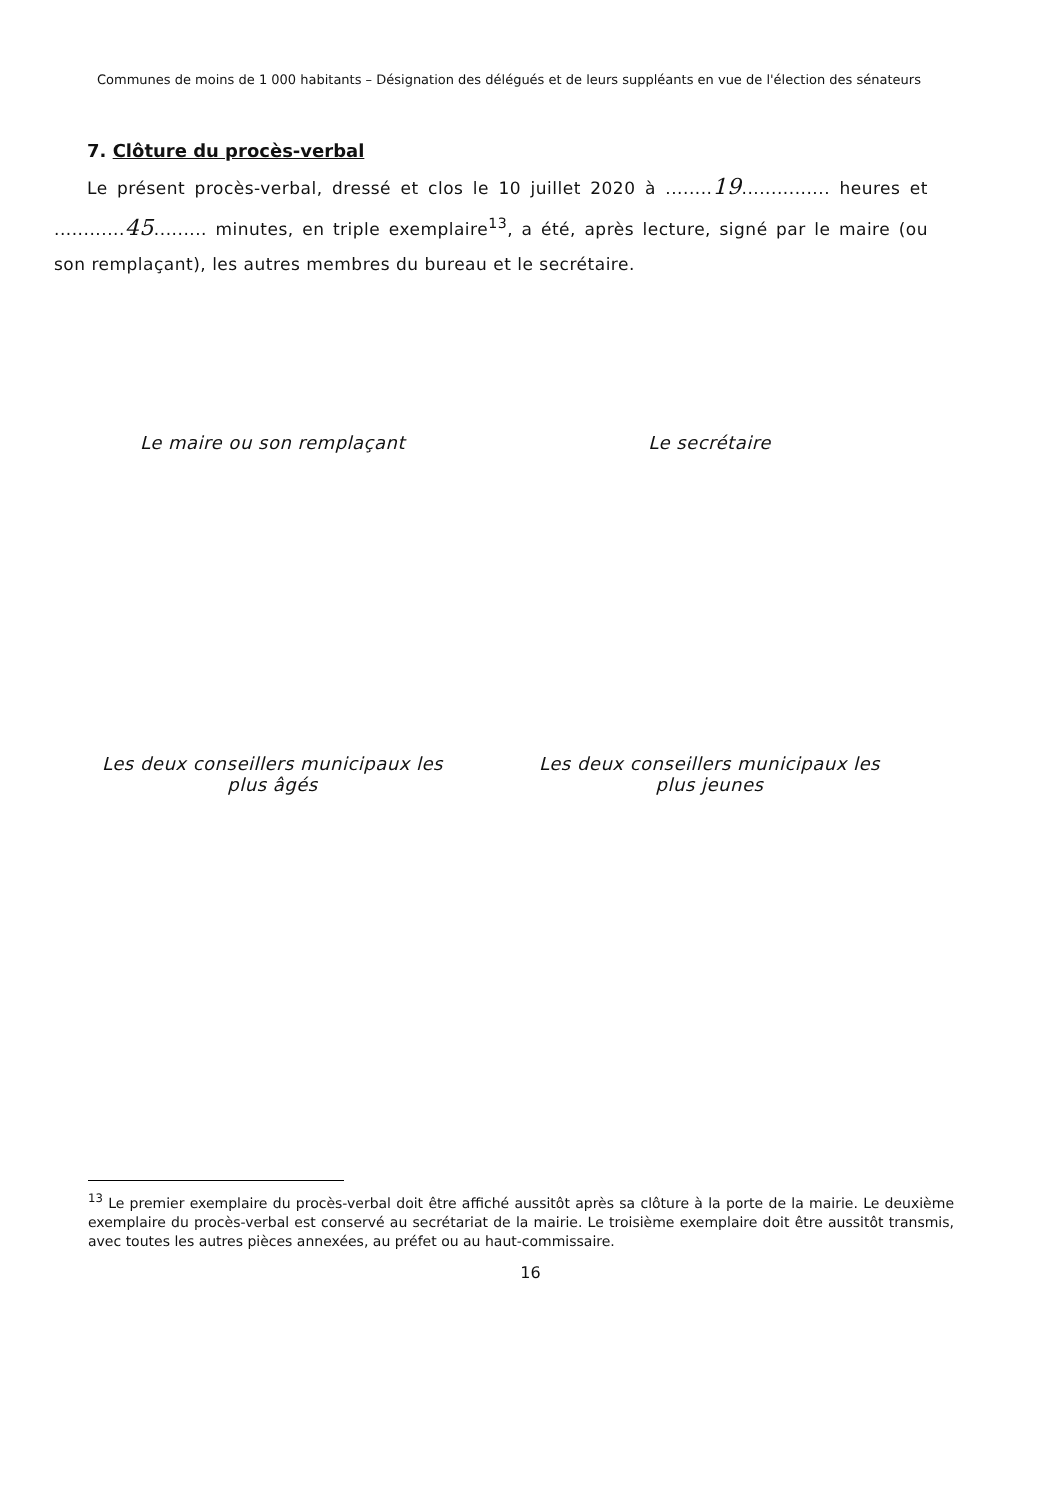Communes de moins de 1 000 habitants – Désignation des délégués et de leurs suppléants en vue de l'élection des sénateurs
7. Clôture du procès-verbal
Le présent procès-verbal, dressé et clos le 10 juillet 2020 à ........19............... heures et ............45......... minutes, en triple exemplaire<sup>13</sup>, a été, après lecture, signé par le maire (ou son remplaçant), les autres membres du bureau et le secrétaire.
Le maire ou son remplaçant Le secrétaire
Les deux conseillers municipaux les
plus âgés
Les deux conseillers municipaux les
plus jeunes
<sup>13</sup> Le premier exemplaire du procès-verbal doit être affiché aussitôt après sa clôture à la porte de la mairie. Le deuxième exemplaire du procès-verbal est conservé au secrétariat de la mairie. Le troisième exemplaire doit être aussitôt transmis, avec toutes les autres pièces annexées, au préfet ou au haut-commissaire.
16